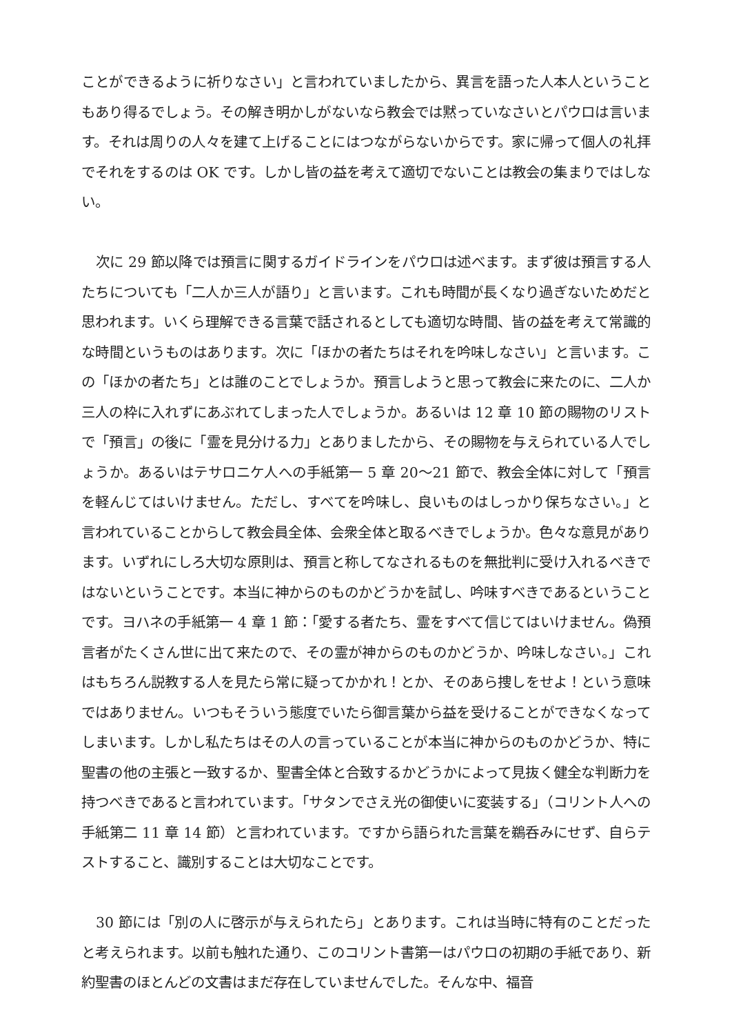ことができるように祈りなさい」と言われていましたから、異言を語った人本人ということもあり得るでしょう。その解き明かしがないなら教会では黙っていなさいとパウロは言います。それは周りの人々を建て上げることにはつながらないからです。家に帰って個人の礼拝でそれをするのは OK です。しかし皆の益を考えて適切でないことは教会の集まりではしない。
次に 29 節以降では預言に関するガイドラインをパウロは述べます。まず彼は預言する人たちについても「二人か三人が語り」と言います。これも時間が長くなり過ぎないためだと思われます。いくら理解できる言葉で話されるとしても適切な時間、皆の益を考えて常識的な時間というものはあります。次に「ほかの者たちはそれを吟味しなさい」と言います。この「ほかの者たち」とは誰のことでしょうか。預言しようと思って教会に来たのに、二人か三人の枠に入れずにあぶれてしまった人でしょうか。あるいは 12 章 10 節の賜物のリストで「預言」の後に「霊を見分ける力」とありましたから、その賜物を与えられている人でしょうか。あるいはテサロニケ人への手紙第一 5 章 20～21 節で、教会全体に対して「預言を軽んじてはいけません。ただし、すべてを吟味し、良いものはしっかり保ちなさい。」と言われていることからして教会員全体、会衆全体と取るべきでしょうか。色々な意見があります。いずれにしろ大切な原則は、預言と称してなされるものを無批判に受け入れるべきではないということです。本当に神からのものかどうかを試し、吟味すべきであるということです。ヨハネの手紙第一 4 章 1 節：「愛する者たち、霊をすべて信じてはいけません。偽預言者がたくさん世に出て来たので、その霊が神からのものかどうか、吟味しなさい。」これはもちろん説教する人を見たら常に疑ってかかれ！とか、そのあら捜しをせよ！という意味ではありません。いつもそういう態度でいたら御言葉から益を受けることができなくなってしまいます。しかし私たちはその人の言っていることが本当に神からのものかどうか、特に聖書の他の主張と一致するか、聖書全体と合致するかどうかによって見抜く健全な判断力を持つべきであると言われています。「サタンでさえ光の御使いに変装する」（コリント人への手紙第二 11 章 14 節）と言われています。ですから語られた言葉を鵜呑みにせず、自らテストすること、識別することは大切なことです。
30 節には「別の人に啓示が与えられたら」とあります。これは当時に特有のことだったと考えられます。以前も触れた通り、このコリント書第一はパウロの初期の手紙であり、新約聖書のほとんどの文書はまだ存在していませんでした。そんな中、福音